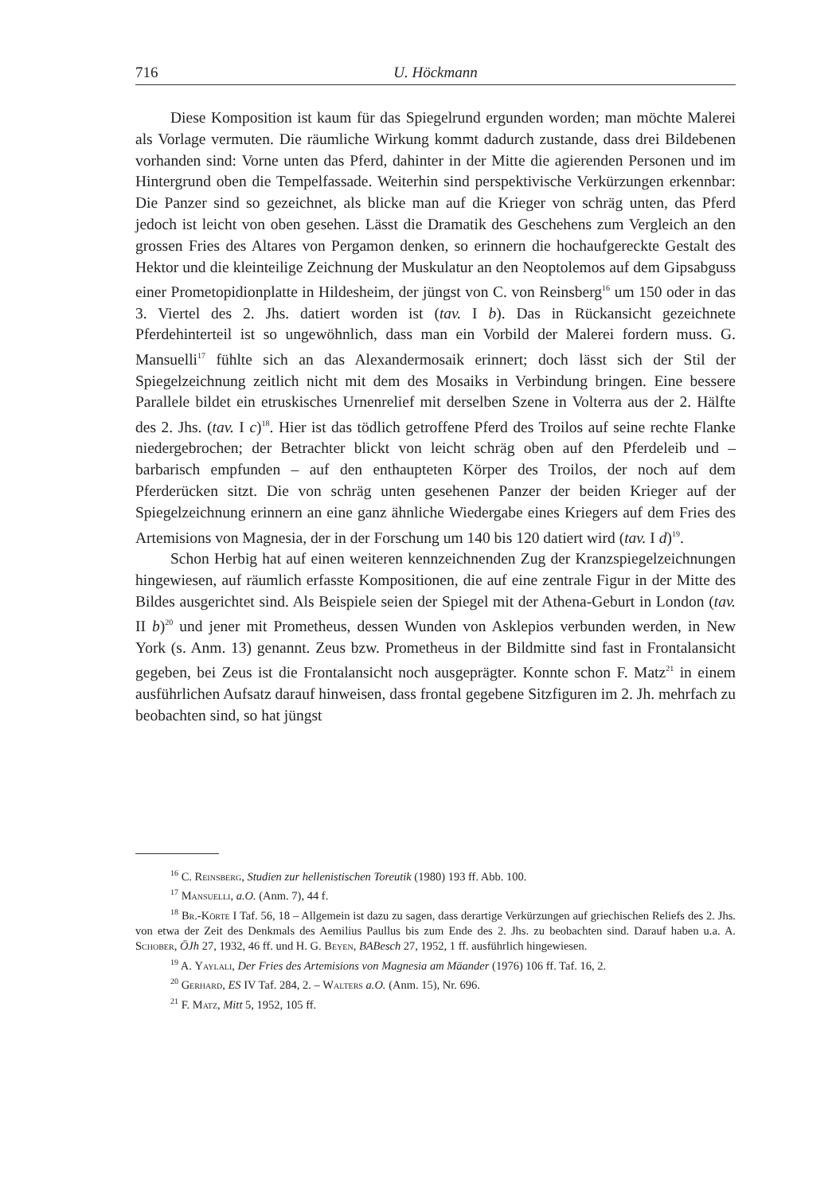716 U. Höckmann
Diese Komposition ist kaum für das Spiegelrund ergunden worden; man möchte Malerei als Vorlage vermuten. Die räumliche Wirkung kommt dadurch zustande, dass drei Bildebenen vorhanden sind: Vorne unten das Pferd, dahinter in der Mitte die agierenden Personen und im Hintergrund oben die Tempelfassade. Weiterhin sind perspektivische Verkürzungen erkennbar: Die Panzer sind so gezeichnet, als blicke man auf die Krieger von schräg unten, das Pferd jedoch ist leicht von oben gesehen. Lässt die Dramatik des Geschehens zum Vergleich an den grossen Fries des Altares von Pergamon denken, so erinnern die hochaufgereckte Gestalt des Hektor und die kleinteilige Zeichnung der Muskulatur an den Neoptolemos auf dem Gipsabguss einer Prometopidionplatte in Hildesheim, der jüngst von C. von Reinsberg<sup>16</sup> um 150 oder in das 3. Viertel des 2. Jhs. datiert worden ist (tav. I b). Das in Rückansicht gezeichnete Pferdehinterteil ist so ungewöhnlich, dass man ein Vorbild der Malerei fordern muss. G. Mansuelli<sup>17</sup> fühlte sich an das Alexandermosaik erinnert; doch lässt sich der Stil der Spiegelzeichnung zeitlich nicht mit dem des Mosaiks in Verbindung bringen. Eine bessere Parallele bildet ein etruskisches Urnenrelief mit derselben Szene in Volterra aus der 2. Hälfte des 2. Jhs. (tav. I c)<sup>18</sup>. Hier ist das tödlich getroffene Pferd des Troilos auf seine rechte Flanke niedergebrochen; der Betrachter blickt von leicht schräg oben auf den Pferdeleib und – barbarisch empfunden – auf den enthaupteten Körper des Troilos, der noch auf dem Pferderücken sitzt. Die von schräg unten gesehenen Panzer der beiden Krieger auf der Spiegelzeichnung erinnern an eine ganz ähnliche Wiedergabe eines Kriegers auf dem Fries des Artemisions von Magnesia, der in der Forschung um 140 bis 120 datiert wird (tav. I d)<sup>19</sup>.
Schon Herbig hat auf einen weiteren kennzeichnenden Zug der Kranzspiegelzeichnungen hingewiesen, auf räumlich erfasste Kompositionen, die auf eine zentrale Figur in der Mitte des Bildes ausgerichtet sind. Als Beispiele seien der Spiegel mit der Athena-Geburt in London (tav. II b)<sup>20</sup> und jener mit Prometheus, dessen Wunden von Asklepios verbunden werden, in New York (s. Anm. 13) genannt. Zeus bzw. Prometheus in der Bildmitte sind fast in Frontalansicht gegeben, bei Zeus ist die Frontalansicht noch ausgeprägter. Konnte schon F. Matz<sup>21</sup> in einem ausführlichen Aufsatz darauf hinweisen, dass frontal gegebene Sitzfiguren im 2. Jh. mehrfach zu beobachten sind, so hat jüngst
<sup>16</sup> C. Reinsberg, Studien zur hellenistischen Toreutik (1980) 193 ff. Abb. 100.
<sup>17</sup> Mansuelli, a.O. (Anm. 7), 44 f.
<sup>18</sup> Br.-Körte I Taf. 56, 18 – Allgemein ist dazu zu sagen, dass derartige Verkürzungen auf griechischen Reliefs des 2. Jhs. von etwa der Zeit des Denkmals des Aemilius Paullus bis zum Ende des 2. Jhs. zu beobachten sind. Darauf haben u.a. A. Schober, ÖJh 27, 1932, 46 ff. und H. G. Beyen, BABesch 27, 1952, 1 ff. ausführlich hingewiesen.
<sup>19</sup> A. Yaylali, Der Fries des Artemisions von Magnesia am Mäander (1976) 106 ff. Taf. 16, 2.
<sup>20</sup> Gerhard, ES IV Taf. 284, 2. – Walters a.O. (Anm. 15), Nr. 696.
<sup>21</sup> F. Matz, Mitt 5, 1952, 105 ff.